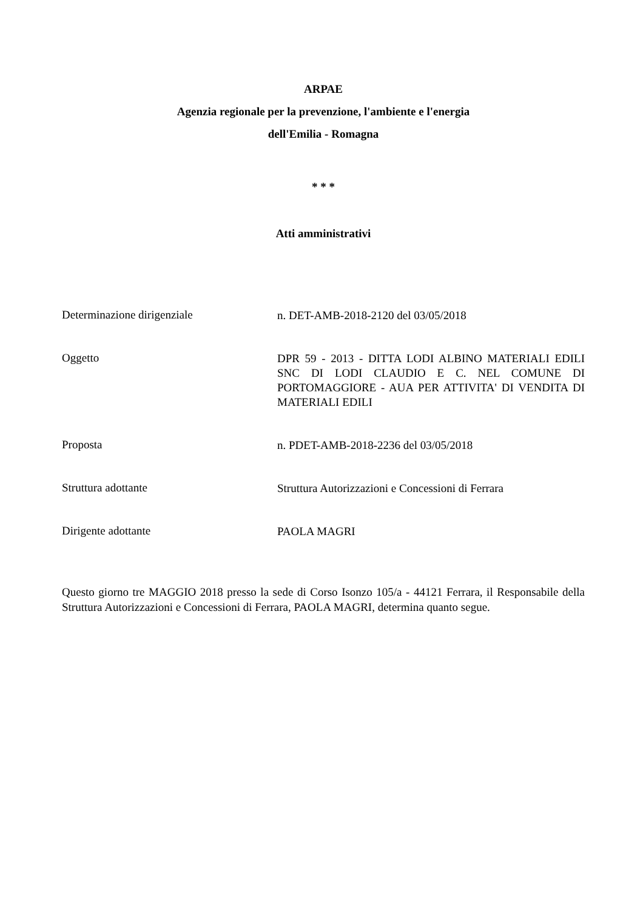ARPAE
Agenzia regionale per la prevenzione, l'ambiente e l'energia
dell'Emilia - Romagna
* * *
Atti amministrativi
Determinazione dirigenziale
n. DET-AMB-2018-2120 del 03/05/2018
Oggetto
DPR 59 - 2013 - DITTA LODI ALBINO MATERIALI EDILI SNC DI LODI CLAUDIO E C. NEL COMUNE DI PORTOMAGGIORE - AUA PER ATTIVITA' DI VENDITA DI MATERIALI EDILI
Proposta
n. PDET-AMB-2018-2236 del 03/05/2018
Struttura adottante
Struttura Autorizzazioni e Concessioni di Ferrara
Dirigente adottante
PAOLA MAGRI
Questo giorno tre MAGGIO 2018 presso la sede di Corso Isonzo 105/a - 44121 Ferrara, il Responsabile della Struttura Autorizzazioni e Concessioni di Ferrara, PAOLA MAGRI, determina quanto segue.